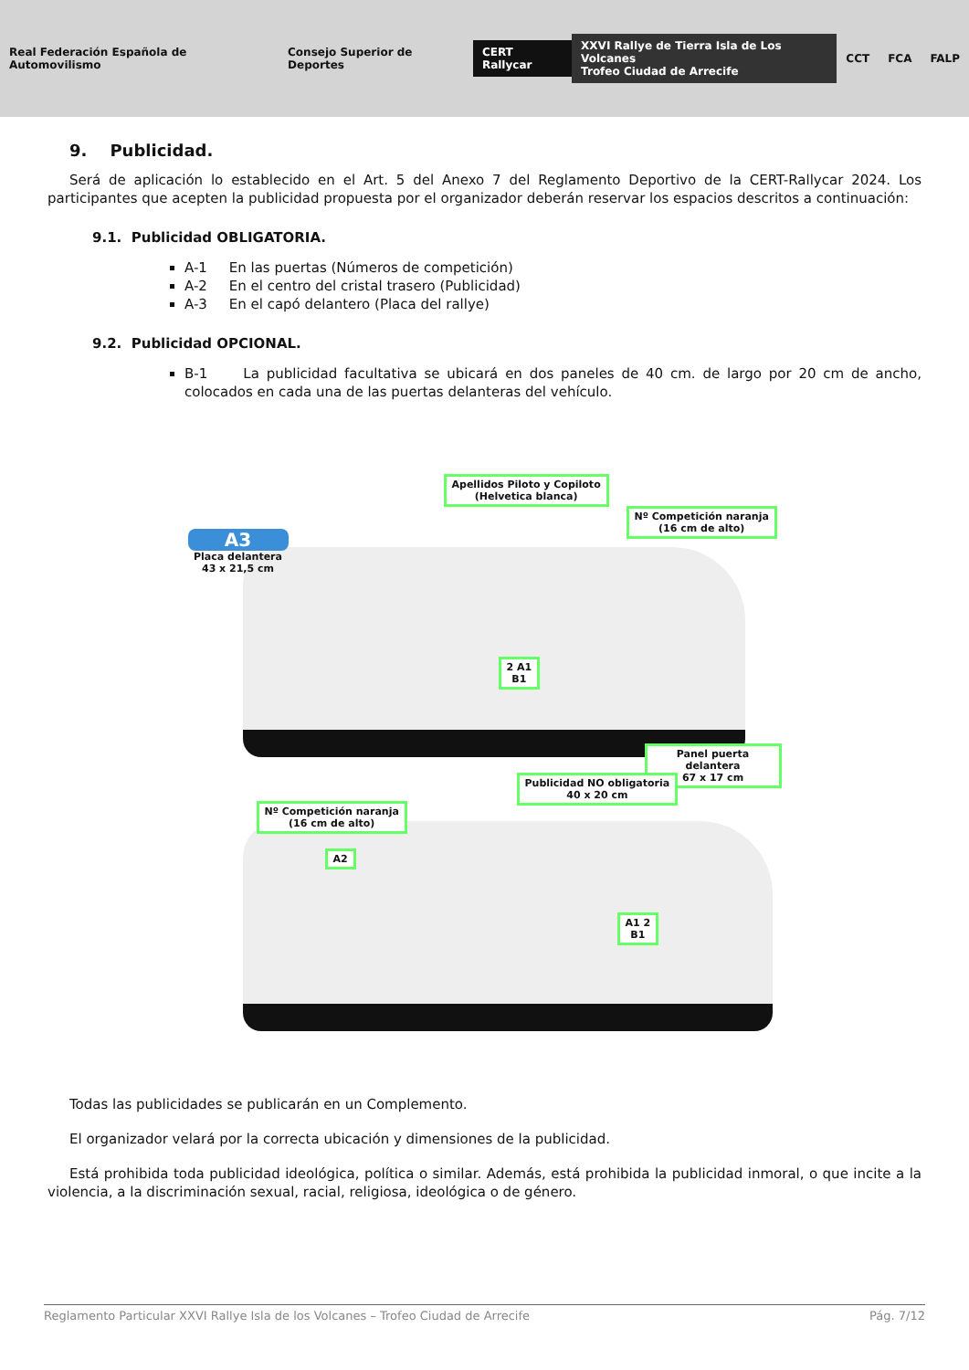Real Federación Española de Automovilismo Consejo Superior de Deportes CERT Rallycar XXVI Rallye de Tierra Isla de Los Volcanes
Trofeo Ciudad de Arrecife CCT FCA FALP
9. Publicidad.
Será de aplicación lo establecido en el Art. 5 del Anexo 7 del Reglamento Deportivo de la CERT-Rallycar 2024. Los participantes que acepten la publicidad propuesta por el organizador deberán reservar los espacios descritos a continuación:
9.1. Publicidad OBLIGATORIA.
A-1 En las puertas (Números de competición)
A-2 En el centro del cristal trasero (Publicidad)
A-3 En el capó delantero (Placa del rallye)
9.2. Publicidad OPCIONAL.
B-1 La publicidad facultativa se ubicará en dos paneles de 40 cm. de largo por 20 cm de ancho, colocados en cada una de las puertas delanteras del vehículo.
Apellidos Piloto y Copiloto
(Helvetica blanca)
Nº Competición naranja
(16 cm de alto)
A3
Placa delantera
43 x 21,5 cm
2 A1
B1
Panel puerta delantera
67 x 17 cm
Publicidad NO obligatoria
40 x 20 cm
Nº Competición naranja
(16 cm de alto)
A2
A1 2
B1
Todas las publicidades se publicarán en un Complemento.
El organizador velará por la correcta ubicación y dimensiones de la publicidad.
Está prohibida toda publicidad ideológica, política o similar. Además, está prohibida la publicidad inmoral, o que incite a la violencia, a la discriminación sexual, racial, religiosa, ideológica o de género.
Reglamento Particular XXVI Rallye Isla de los Volcanes – Trofeo Ciudad de Arrecife Pág. 7/12